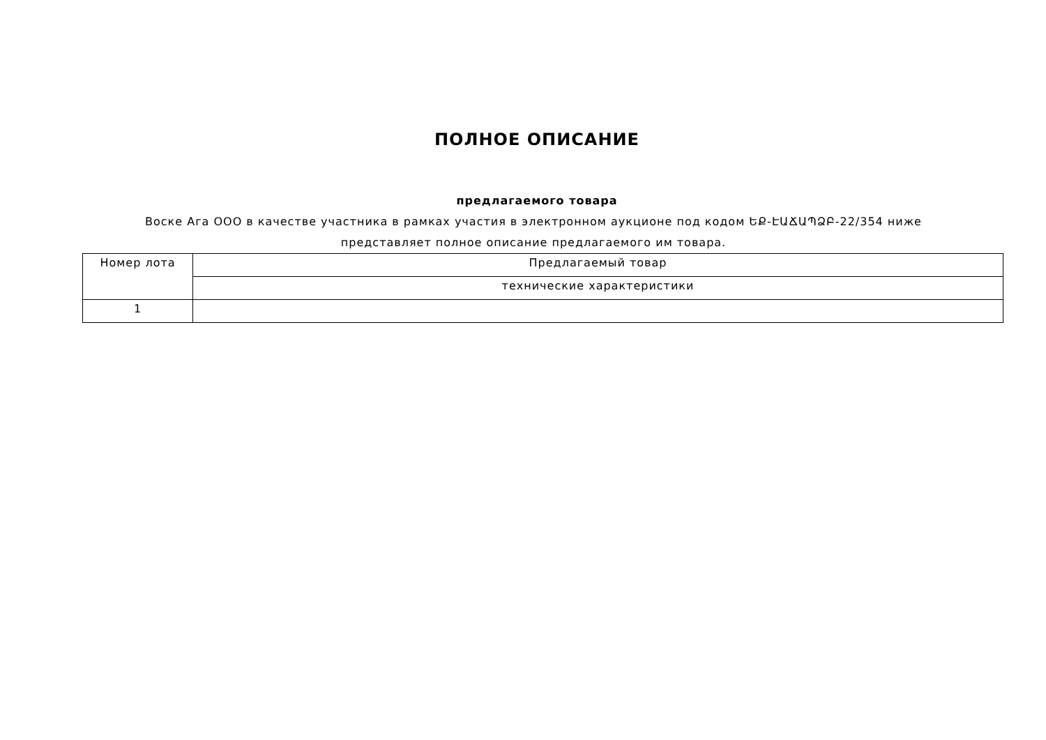ПОЛНОЕ ОПИСАНИЕ
предлагаемого товара
Воске Ага ООО в качестве участника в рамках участия в электронном аукционе под кодом ԵՔ-ԷԱՃԱՊՁԲ-22/354 ниже представляет полное описание предлагаемого им товара.
| Номер лота | Предлагаемый товар |
| --- | --- |
| | технические характеристики |
| 1 | |